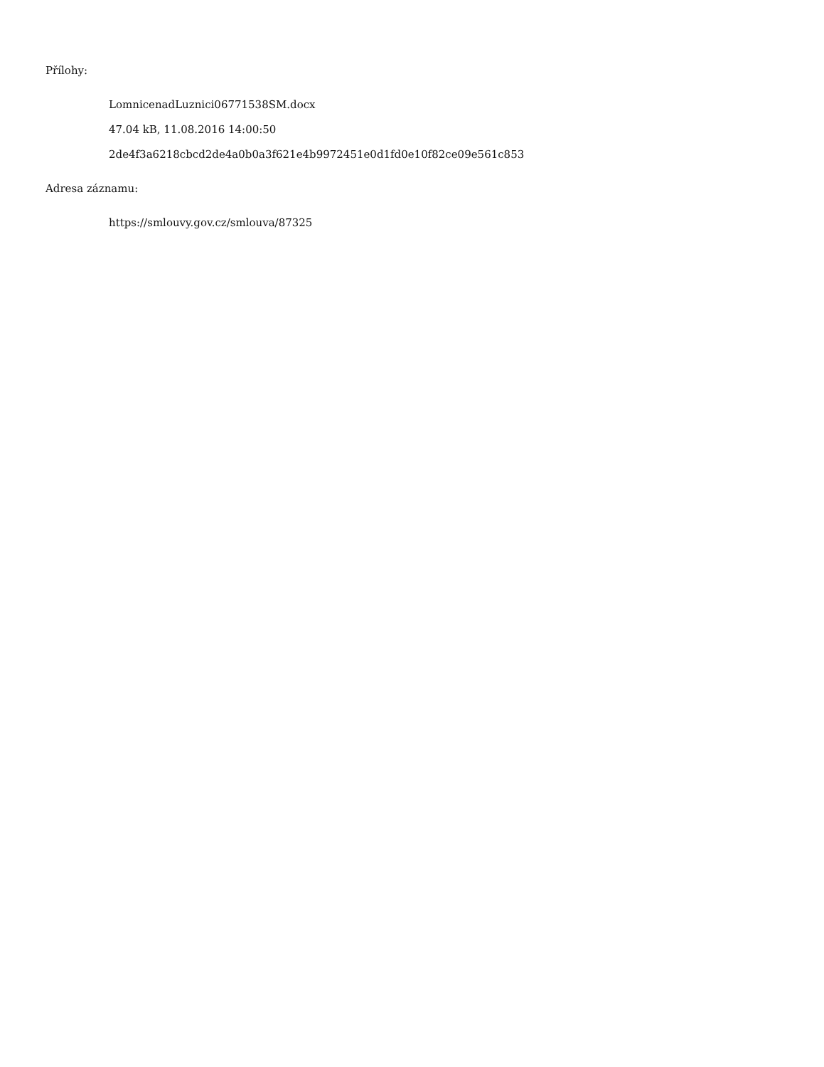Přílohy:
LomnicenadLuznici06771538SM.docx
47.04 kB, 11.08.2016 14:00:50
2de4f3a6218cbcd2de4a0b0a3f621e4b9972451e0d1fd0e10f82ce09e561c853
Adresa záznamu:
https://smlouvy.gov.cz/smlouva/87325